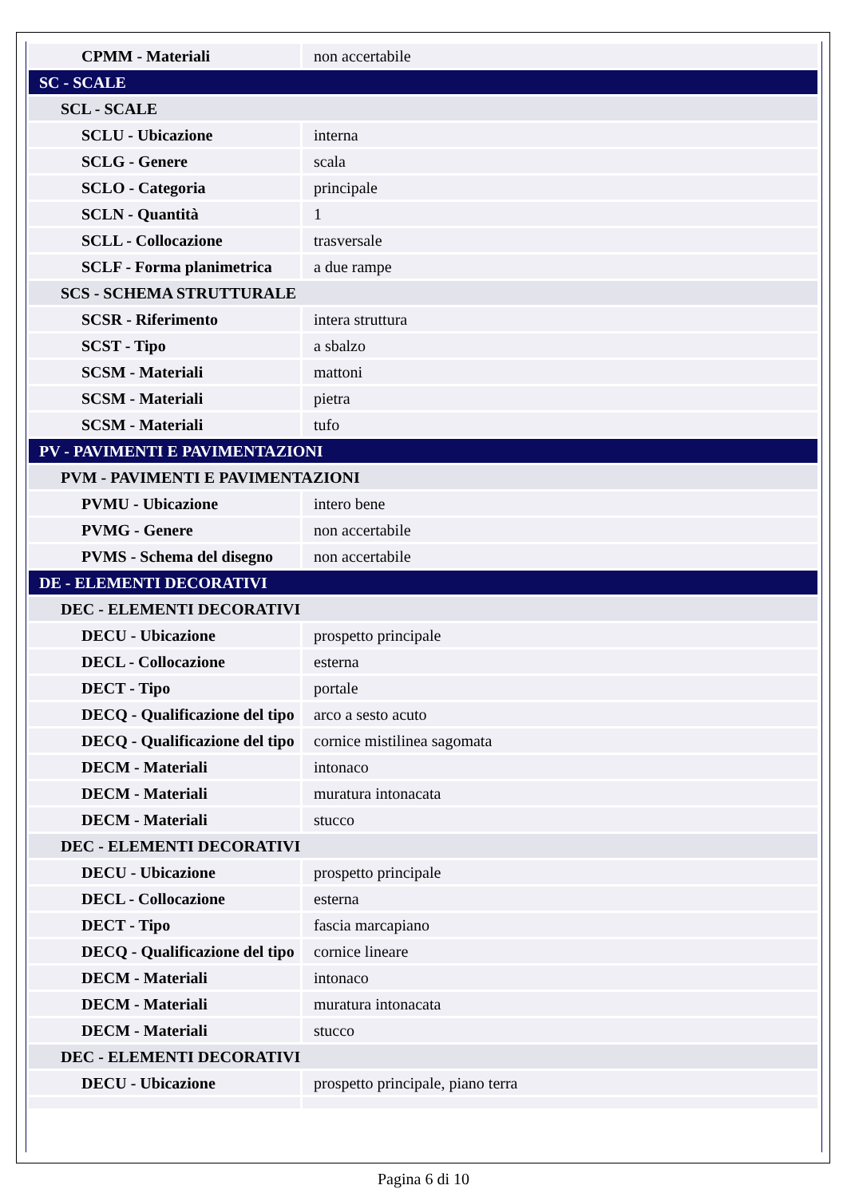| CPMM - Materiali | non accertabile |
| SC - SCALE | |
| SCL - SCALE | |
| SCLU - Ubicazione | interna |
| SCLG - Genere | scala |
| SCLO - Categoria | principale |
| SCLN - Quantità | 1 |
| SCLL - Collocazione | trasversale |
| SCLF - Forma planimetrica | a due rampe |
| SCS - SCHEMA STRUTTURALE | |
| SCSR - Riferimento | intera struttura |
| SCST - Tipo | a sbalzo |
| SCSM - Materiali | mattoni |
| SCSM - Materiali | pietra |
| SCSM - Materiali | tufo |
| PV - PAVIMENTI E PAVIMENTAZIONI | |
| PVM - PAVIMENTI E PAVIMENTAZIONI | |
| PVMU - Ubicazione | intero bene |
| PVMG - Genere | non accertabile |
| PVMS - Schema del disegno | non accertabile |
| DE - ELEMENTI DECORATIVI | |
| DEC - ELEMENTI DECORATIVI | |
| DECU - Ubicazione | prospetto principale |
| DECL - Collocazione | esterna |
| DECT - Tipo | portale |
| DECQ - Qualificazione del tipo | arco a sesto acuto |
| DECQ - Qualificazione del tipo | cornice mistilinea sagomata |
| DECM - Materiali | intonaco |
| DECM - Materiali | muratura intonacata |
| DECM - Materiali | stucco |
| DEC - ELEMENTI DECORATIVI | |
| DECU - Ubicazione | prospetto principale |
| DECL - Collocazione | esterna |
| DECT - Tipo | fascia marcapiano |
| DECQ - Qualificazione del tipo | cornice lineare |
| DECM - Materiali | intonaco |
| DECM - Materiali | muratura intonacata |
| DECM - Materiali | stucco |
| DEC - ELEMENTI DECORATIVI | |
| DECU - Ubicazione | prospetto principale, piano terra |
Pagina 6 di 10